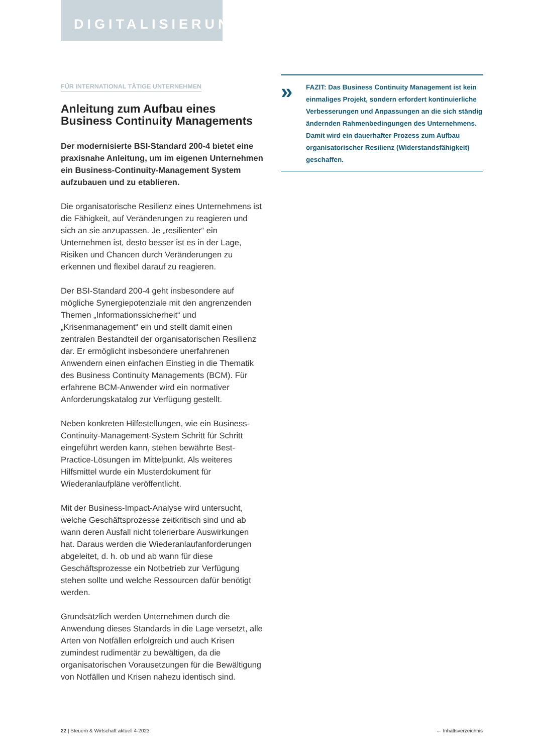DIGITALISIERUNG
FÜR INTERNATIONAL TÄTIGE UNTERNEHMEN
Anleitung zum Aufbau eines Business Continuity Managements
Der modernisierte BSI-Standard 200-4 bietet eine praxisnahe Anleitung, um im eigenen Unternehmen ein Business-Continuity-Management System aufzubauen und zu etablieren.
Die organisatorische Resilienz eines Unternehmens ist die Fähigkeit, auf Veränderungen zu reagieren und sich an sie anzupassen. Je „resilienter“ ein Unternehmen ist, desto besser ist es in der Lage, Risiken und Chancen durch Veränderungen zu erkennen und flexibel darauf zu reagieren.
Der BSI-Standard 200-4 geht insbesondere auf mögliche Synergiepotenziale mit den angrenzenden Themen „Informationssicherheit“ und „Krisenmanagement“ ein und stellt damit einen zentralen Bestandteil der organisatorischen Resilienz dar. Er ermöglicht insbesondere unerfahrenen Anwendern einen einfachen Einstieg in die Thematik des Business Continuity Managements (BCM). Für erfahrene BCM-Anwender wird ein normativer Anforderungskatalog zur Verfügung gestellt.
Neben konkreten Hilfestellungen, wie ein Business-Continuity-Management-System Schritt für Schritt eingeführt werden kann, stehen bewährte Best-Practice-Lösungen im Mittelpunkt. Als weiteres Hilfsmittel wurde ein Musterdokument für Wiederanlaufpläne veröffentlicht.
Mit der Business-Impact-Analyse wird untersucht, welche Geschäftsprozesse zeitkritisch sind und ab wann deren Ausfall nicht tolerierbare Auswirkungen hat. Daraus werden die Wiederanlaufanforderungen abgeleitet, d. h. ob und ab wann für diese Geschäftsprozesse ein Notbetrieb zur Verfügung stehen sollte und welche Ressourcen dafür benötigt werden.
Grundsätzlich werden Unternehmen durch die Anwendung dieses Standards in die Lage versetzt, alle Arten von Notfällen erfolgreich und auch Krisen zumindest rudimentär zu bewältigen, da die organisatorischen Vorausetzungen für die Bewältigung von Notfällen und Krisen nahezu identisch sind.
»
FAZIT: Das Business Continuity Management ist kein einmaliges Projekt, sondern erfordert kontinuierliche Verbesserungen und Anpassungen an die sich ständig ändernden Rahmenbedingungen des Unternehmens. Damit wird ein dauerhafter Prozess zum Aufbau organisatorischer Resilienz (Widerstandsfähigkeit) geschaffen.
22 | Steuern & Wirtschaft aktuell 4-2023 ← Inhaltsverzeichnis